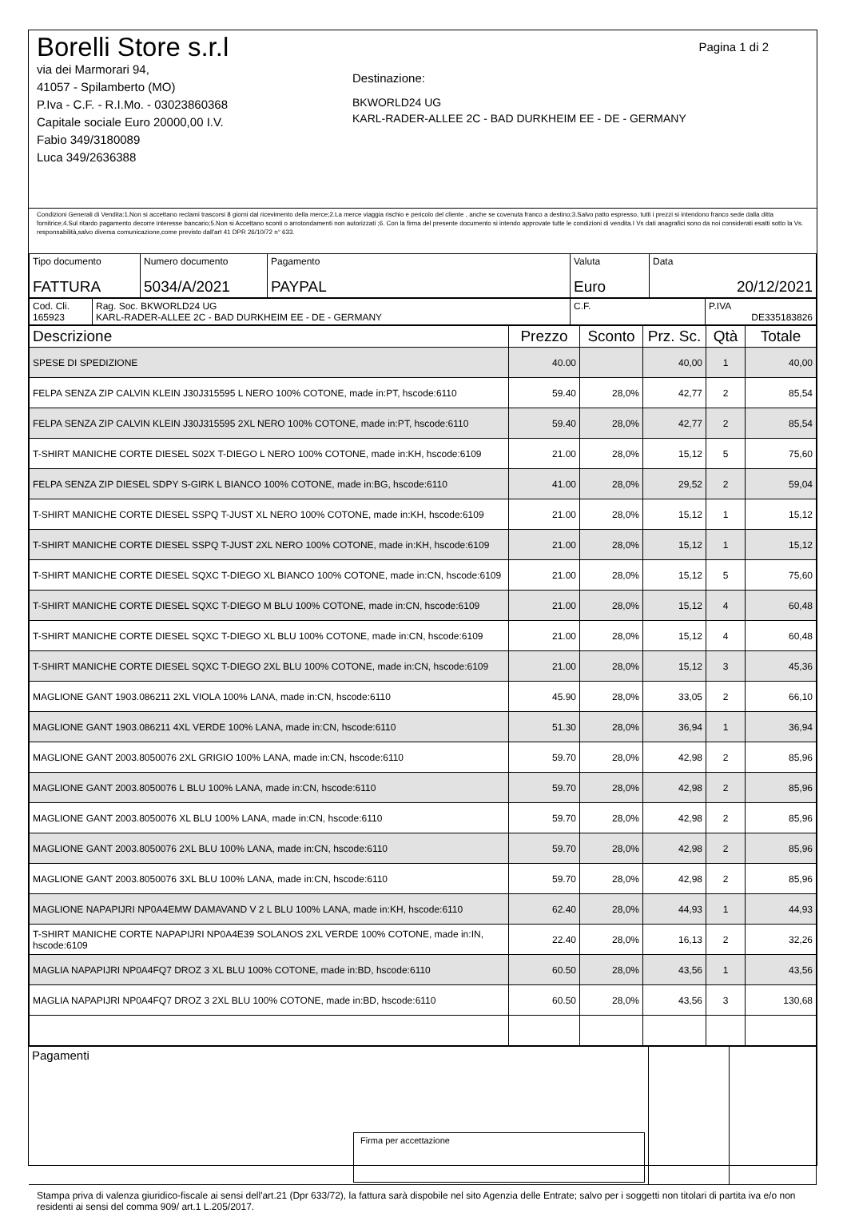Pagina 1 di 2
Borelli Store s.r.l
via dei Marmorari 94,
41057 - Spilamberto (MO)
P.Iva - C.F. - R.I.Mo. - 03023860368
Capitale sociale Euro 20000,00 I.V.
Fabio 349/3180089
Luca 349/2636388
Destinazione:
BKWORLD24 UG
KARL-RADER-ALLEE 2C - BAD DURKHEIM EE - DE - GERMANY
Condizioni Generali di Vendita:1.Non si accettano reclami trascorsi 8 giorni dal ricevimento della merce;2.La merce viaggia rischio e pericolo del cliente , anche se covenuta franco a destino;3.Salvo patto espresso, tutti i prezzi si intendono franco sede dalla ditta fornitrice;4.Sul ritardo pagamento decorre interesse bancario;5.Non si Accettano sconti o arrotondamenti non autorizzati ;6. Con la firma del presente documento si intendo approvate tutte le condizioni di vendita.I Vs dati anagrafici sono da noi considerati esatti sotto la Vs. responsabilità,salvo diversa comunicazione,come previsto dall'art 41 DPR 26/10/72 n° 633.
| Tipo documento FATTURA | Numero documento 5034/A/2021 | Pagamento PAYPAL | Valuta Euro | Data 20/12/2021 |
| Cod. Cli. 165923 | Rag. Soc. BKWORLD24 UG KARL-RADER-ALLEE 2C - BAD DURKHEIM EE - DE - GERMANY | C.F. | P.IVA DE335183826 |
| Descrizione | Prezzo | Sconto | Prz. Sc. | Qtà | Totale |
| --- | --- | --- | --- | --- | --- |
| SPESE DI SPEDIZIONE | 40.00 | | 40,00 | 1 | 40,00 |
| FELPA SENZA ZIP CALVIN KLEIN J30J315595 L NERO 100% COTONE, made in:PT, hscode:6110 | 59.40 | 28,0% | 42,77 | 2 | 85,54 |
| FELPA SENZA ZIP CALVIN KLEIN J30J315595 2XL NERO 100% COTONE, made in:PT, hscode:6110 | 59.40 | 28,0% | 42,77 | 2 | 85,54 |
| T-SHIRT MANICHE CORTE DIESEL S02X T-DIEGO L NERO 100% COTONE, made in:KH, hscode:6109 | 21.00 | 28,0% | 15,12 | 5 | 75,60 |
| FELPA SENZA ZIP DIESEL SDPY S-GIRK L BIANCO 100% COTONE, made in:BG, hscode:6110 | 41.00 | 28,0% | 29,52 | 2 | 59,04 |
| T-SHIRT MANICHE CORTE DIESEL SSPQ T-JUST XL NERO 100% COTONE, made in:KH, hscode:6109 | 21.00 | 28,0% | 15,12 | 1 | 15,12 |
| T-SHIRT MANICHE CORTE DIESEL SSPQ T-JUST 2XL NERO 100% COTONE, made in:KH, hscode:6109 | 21.00 | 28,0% | 15,12 | 1 | 15,12 |
| T-SHIRT MANICHE CORTE DIESEL SQXC T-DIEGO XL BIANCO 100% COTONE, made in:CN, hscode:6109 | 21.00 | 28,0% | 15,12 | 5 | 75,60 |
| T-SHIRT MANICHE CORTE DIESEL SQXC T-DIEGO M BLU 100% COTONE, made in:CN, hscode:6109 | 21.00 | 28,0% | 15,12 | 4 | 60,48 |
| T-SHIRT MANICHE CORTE DIESEL SQXC T-DIEGO XL BLU 100% COTONE, made in:CN, hscode:6109 | 21.00 | 28,0% | 15,12 | 4 | 60,48 |
| T-SHIRT MANICHE CORTE DIESEL SQXC T-DIEGO 2XL BLU 100% COTONE, made in:CN, hscode:6109 | 21.00 | 28,0% | 15,12 | 3 | 45,36 |
| MAGLIONE GANT 1903.086211 2XL VIOLA 100% LANA, made in:CN, hscode:6110 | 45.90 | 28,0% | 33,05 | 2 | 66,10 |
| MAGLIONE GANT 1903.086211 4XL VERDE 100% LANA, made in:CN, hscode:6110 | 51.30 | 28,0% | 36,94 | 1 | 36,94 |
| MAGLIONE GANT 2003.8050076 2XL GRIGIO 100% LANA, made in:CN, hscode:6110 | 59.70 | 28,0% | 42,98 | 2 | 85,96 |
| MAGLIONE GANT 2003.8050076 L BLU 100% LANA, made in:CN, hscode:6110 | 59.70 | 28,0% | 42,98 | 2 | 85,96 |
| MAGLIONE GANT 2003.8050076 XL BLU 100% LANA, made in:CN, hscode:6110 | 59.70 | 28,0% | 42,98 | 2 | 85,96 |
| MAGLIONE GANT 2003.8050076 2XL BLU 100% LANA, made in:CN, hscode:6110 | 59.70 | 28,0% | 42,98 | 2 | 85,96 |
| MAGLIONE GANT 2003.8050076 3XL BLU 100% LANA, made in:CN, hscode:6110 | 59.70 | 28,0% | 42,98 | 2 | 85,96 |
| MAGLIONE NAPAPIJRI NP0A4EMW DAMAVAND V 2 L BLU 100% LANA, made in:KH, hscode:6110 | 62.40 | 28,0% | 44,93 | 1 | 44,93 |
| T-SHIRT MANICHE CORTE NAPAPIJRI NP0A4E39 SOLANOS 2XL VERDE 100% COTONE, made in:IN, hscode:6109 | 22.40 | 28,0% | 16,13 | 2 | 32,26 |
| MAGLIA NAPAPIJRI NP0A4FQ7 DROZ 3 XL BLU 100% COTONE, made in:BD, hscode:6110 | 60.50 | 28,0% | 43,56 | 1 | 43,56 |
| MAGLIA NAPAPIJRI NP0A4FQ7 DROZ 3 2XL BLU 100% COTONE, made in:BD, hscode:6110 | 60.50 | 28,0% | 43,56 | 3 | 130,68 |
| Pagamenti Firma per accettazione | | |
Stampa priva di valenza giuridico-fiscale ai sensi dell'art.21 (Dpr 633/72), la fattura sarà dispobile nel sito Agenzia delle Entrate; salvo per i soggetti non titolari di partita iva e/o non residenti ai sensi del comma 909/ art.1 L.205/2017.